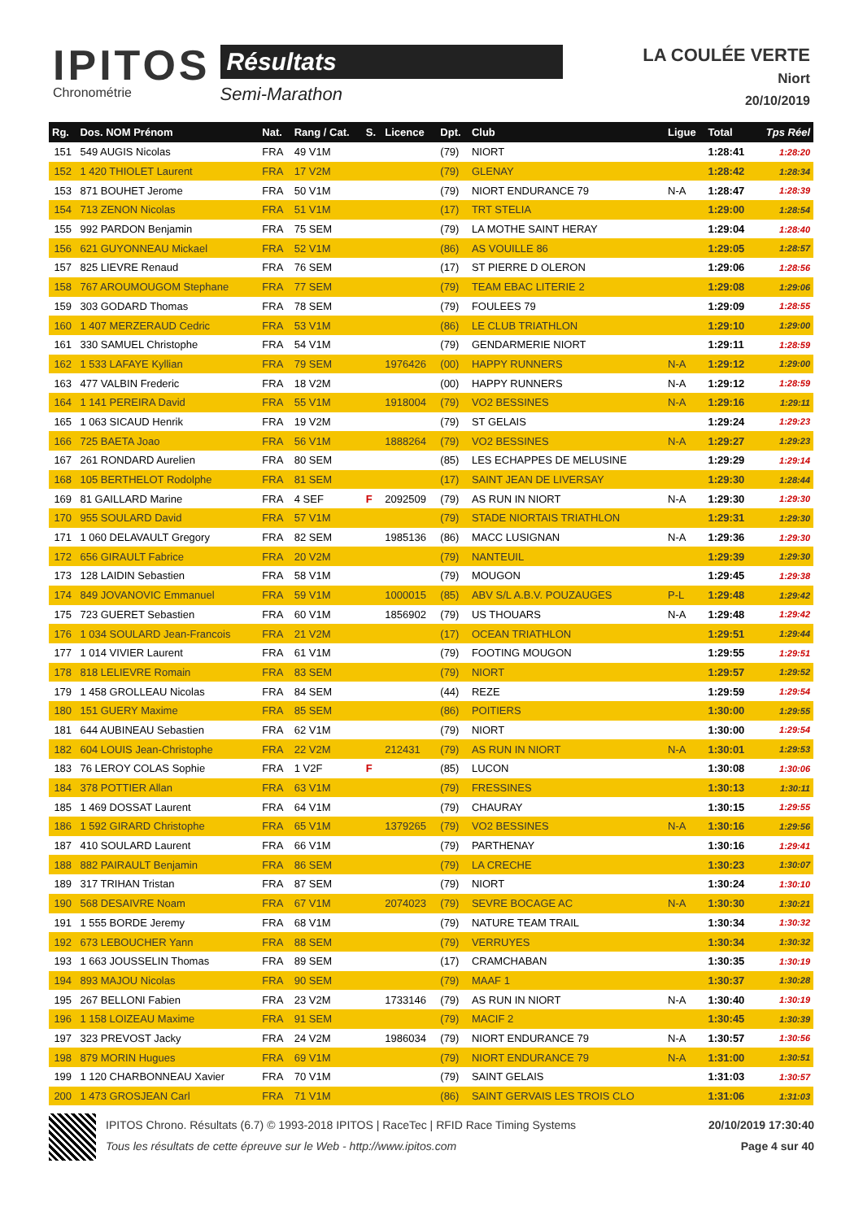IPITOS
Chronométrie
Résultats
Semi-Marathon
LA COULÉE VERTE
Niort
20/10/2019
| Rg. | Dos. NOM Prénom | Nat. | Rang / Cat. | S. | Licence | Dpt. | Club | Ligue | Total | Tps Réel |
| --- | --- | --- | --- | --- | --- | --- | --- | --- | --- | --- |
| 151 | 549 AUGIS Nicolas | FRA | 49 V1M | | | (79) | NIORT | | 1:28:41 | 1:28:20 |
| 152 | 1 420 THIOLET Laurent | FRA | 17 V2M | | | (79) | GLENAY | | 1:28:42 | 1:28:34 |
| 153 | 871 BOUHET Jerome | FRA | 50 V1M | | | (79) | NIORT ENDURANCE 79 | N-A | 1:28:47 | 1:28:39 |
| 154 | 713 ZENON Nicolas | FRA | 51 V1M | | | (17) | TRT STELIA | | 1:29:00 | 1:28:54 |
| 155 | 992 PARDON Benjamin | FRA | 75 SEM | | | (79) | LA MOTHE SAINT HERAY | | 1:29:04 | 1:28:40 |
| 156 | 621 GUYONNEAU Mickael | FRA | 52 V1M | | | (86) | AS VOUILLE 86 | | 1:29:05 | 1:28:57 |
| 157 | 825 LIEVRE Renaud | FRA | 76 SEM | | | (17) | ST PIERRE D OLERON | | 1:29:06 | 1:28:56 |
| 158 | 767 AROUMOUGOM Stephane | FRA | 77 SEM | | | (79) | TEAM EBAC LITERIE 2 | | 1:29:08 | 1:29:06 |
| 159 | 303 GODARD Thomas | FRA | 78 SEM | | | (79) | FOULEES 79 | | 1:29:09 | 1:28:55 |
| 160 | 1 407 MERZERAUD Cedric | FRA | 53 V1M | | | (86) | LE CLUB TRIATHLON | | 1:29:10 | 1:29:00 |
| 161 | 330 SAMUEL Christophe | FRA | 54 V1M | | | (79) | GENDARMERIE NIORT | | 1:29:11 | 1:28:59 |
| 162 | 1 533 LAFAYE Kyllian | FRA | 79 SEM | | 1976426 | (00) | HAPPY RUNNERS | N-A | 1:29:12 | 1:29:00 |
| 163 | 477 VALBIN Frederic | FRA | 18 V2M | | | (00) | HAPPY RUNNERS | N-A | 1:29:12 | 1:28:59 |
| 164 | 1 141 PEREIRA David | FRA | 55 V1M | | 1918004 | (79) | VO2 BESSINES | N-A | 1:29:16 | 1:29:11 |
| 165 | 1 063 SICAUD Henrik | FRA | 19 V2M | | | (79) | ST GELAIS | | 1:29:24 | 1:29:23 |
| 166 | 725 BAETA Joao | FRA | 56 V1M | | 1888264 | (79) | VO2 BESSINES | N-A | 1:29:27 | 1:29:23 |
| 167 | 261 RONDARD Aurelien | FRA | 80 SEM | | | (85) | LES ECHAPPES DE MELUSINE | | 1:29:29 | 1:29:14 |
| 168 | 105 BERTHELOT Rodolphe | FRA | 81 SEM | | | (17) | SAINT JEAN DE LIVERSAY | | 1:29:30 | 1:28:44 |
| 169 | 81 GAILLARD Marine | FRA | 4 SEF | F | 2092509 | (79) | AS RUN IN NIORT | N-A | 1:29:30 | 1:29:30 |
| 170 | 955 SOULARD David | FRA | 57 V1M | | | (79) | STADE NIORTAIS TRIATHLON | | 1:29:31 | 1:29:30 |
| 171 | 1 060 DELAVAULT Gregory | FRA | 82 SEM | | 1985136 | (86) | MACC LUSIGNAN | N-A | 1:29:36 | 1:29:30 |
| 172 | 656 GIRAULT Fabrice | FRA | 20 V2M | | | (79) | NANTEUIL | | 1:29:39 | 1:29:30 |
| 173 | 128 LAIDIN Sebastien | FRA | 58 V1M | | | (79) | MOUGON | | 1:29:45 | 1:29:38 |
| 174 | 849 JOVANOVIC Emmanuel | FRA | 59 V1M | | 1000015 | (85) | ABV S/L A.B.V. POUZAUGES | P-L | 1:29:48 | 1:29:42 |
| 175 | 723 GUERET Sebastien | FRA | 60 V1M | | 1856902 | (79) | US THOUARS | N-A | 1:29:48 | 1:29:42 |
| 176 | 1 034 SOULARD Jean-Francois | FRA | 21 V2M | | | (17) | OCEAN TRIATHLON | | 1:29:51 | 1:29:44 |
| 177 | 1 014 VIVIER Laurent | FRA | 61 V1M | | | (79) | FOOTING MOUGON | | 1:29:55 | 1:29:51 |
| 178 | 818 LELIEVRE Romain | FRA | 83 SEM | | | (79) | NIORT | | 1:29:57 | 1:29:52 |
| 179 | 1 458 GROLLEAU Nicolas | FRA | 84 SEM | | | (44) | REZE | | 1:29:59 | 1:29:54 |
| 180 | 151 GUERY Maxime | FRA | 85 SEM | | | (86) | POITIERS | | 1:30:00 | 1:29:55 |
| 181 | 644 AUBINEAU Sebastien | FRA | 62 V1M | | | (79) | NIORT | | 1:30:00 | 1:29:54 |
| 182 | 604 LOUIS Jean-Christophe | FRA | 22 V2M | | 212431 | (79) | AS RUN IN NIORT | N-A | 1:30:01 | 1:29:53 |
| 183 | 76 LEROY COLAS Sophie | FRA | 1 V2F | F | | (85) | LUCON | | 1:30:08 | 1:30:06 |
| 184 | 378 POTTIER Allan | FRA | 63 V1M | | | (79) | FRESSINES | | 1:30:13 | 1:30:11 |
| 185 | 1 469 DOSSAT Laurent | FRA | 64 V1M | | | (79) | CHAURAY | | 1:30:15 | 1:29:55 |
| 186 | 1 592 GIRARD Christophe | FRA | 65 V1M | | 1379265 | (79) | VO2 BESSINES | N-A | 1:30:16 | 1:29:56 |
| 187 | 410 SOULARD Laurent | FRA | 66 V1M | | | (79) | PARTHENAY | | 1:30:16 | 1:29:41 |
| 188 | 882 PAIRAULT Benjamin | FRA | 86 SEM | | | (79) | LA CRECHE | | 1:30:23 | 1:30:07 |
| 189 | 317 TRIHAN Tristan | FRA | 87 SEM | | | (79) | NIORT | | 1:30:24 | 1:30:10 |
| 190 | 568 DESAIVRE Noam | FRA | 67 V1M | | 2074023 | (79) | SEVRE BOCAGE AC | N-A | 1:30:30 | 1:30:21 |
| 191 | 1 555 BORDE Jeremy | FRA | 68 V1M | | | (79) | NATURE TEAM TRAIL | | 1:30:34 | 1:30:32 |
| 192 | 673 LEBOUCHER Yann | FRA | 88 SEM | | | (79) | VERRUYES | | 1:30:34 | 1:30:32 |
| 193 | 1 663 JOUSSELIN Thomas | FRA | 89 SEM | | | (17) | CRAMCHABAN | | 1:30:35 | 1:30:19 |
| 194 | 893 MAJOU Nicolas | FRA | 90 SEM | | | (79) | MAAF 1 | | 1:30:37 | 1:30:28 |
| 195 | 267 BELLONI Fabien | FRA | 23 V2M | | 1733146 | (79) | AS RUN IN NIORT | N-A | 1:30:40 | 1:30:19 |
| 196 | 1 158 LOIZEAU Maxime | FRA | 91 SEM | | | (79) | MACIF 2 | | 1:30:45 | 1:30:39 |
| 197 | 323 PREVOST Jacky | FRA | 24 V2M | | 1986034 | (79) | NIORT ENDURANCE 79 | N-A | 1:30:57 | 1:30:56 |
| 198 | 879 MORIN Hugues | FRA | 69 V1M | | | (79) | NIORT ENDURANCE 79 | N-A | 1:31:00 | 1:30:51 |
| 199 | 1 120 CHARBONNEAU Xavier | FRA | 70 V1M | | | (79) | SAINT GELAIS | | 1:31:03 | 1:30:57 |
| 200 | 1 473 GROSJEAN Carl | FRA | 71 V1M | | | (86) | SAINT GERVAIS LES TROIS CLO | | 1:31:06 | 1:31:03 |
IPITOS Chrono. Résultats (6.7) © 1993-2018 IPITOS | RaceTec | RFID Race Timing Systems
Tous les résultats de cette épreuve sur le Web - http://www.ipitos.com
20/10/2019 17:30:40
Page 4 sur 40